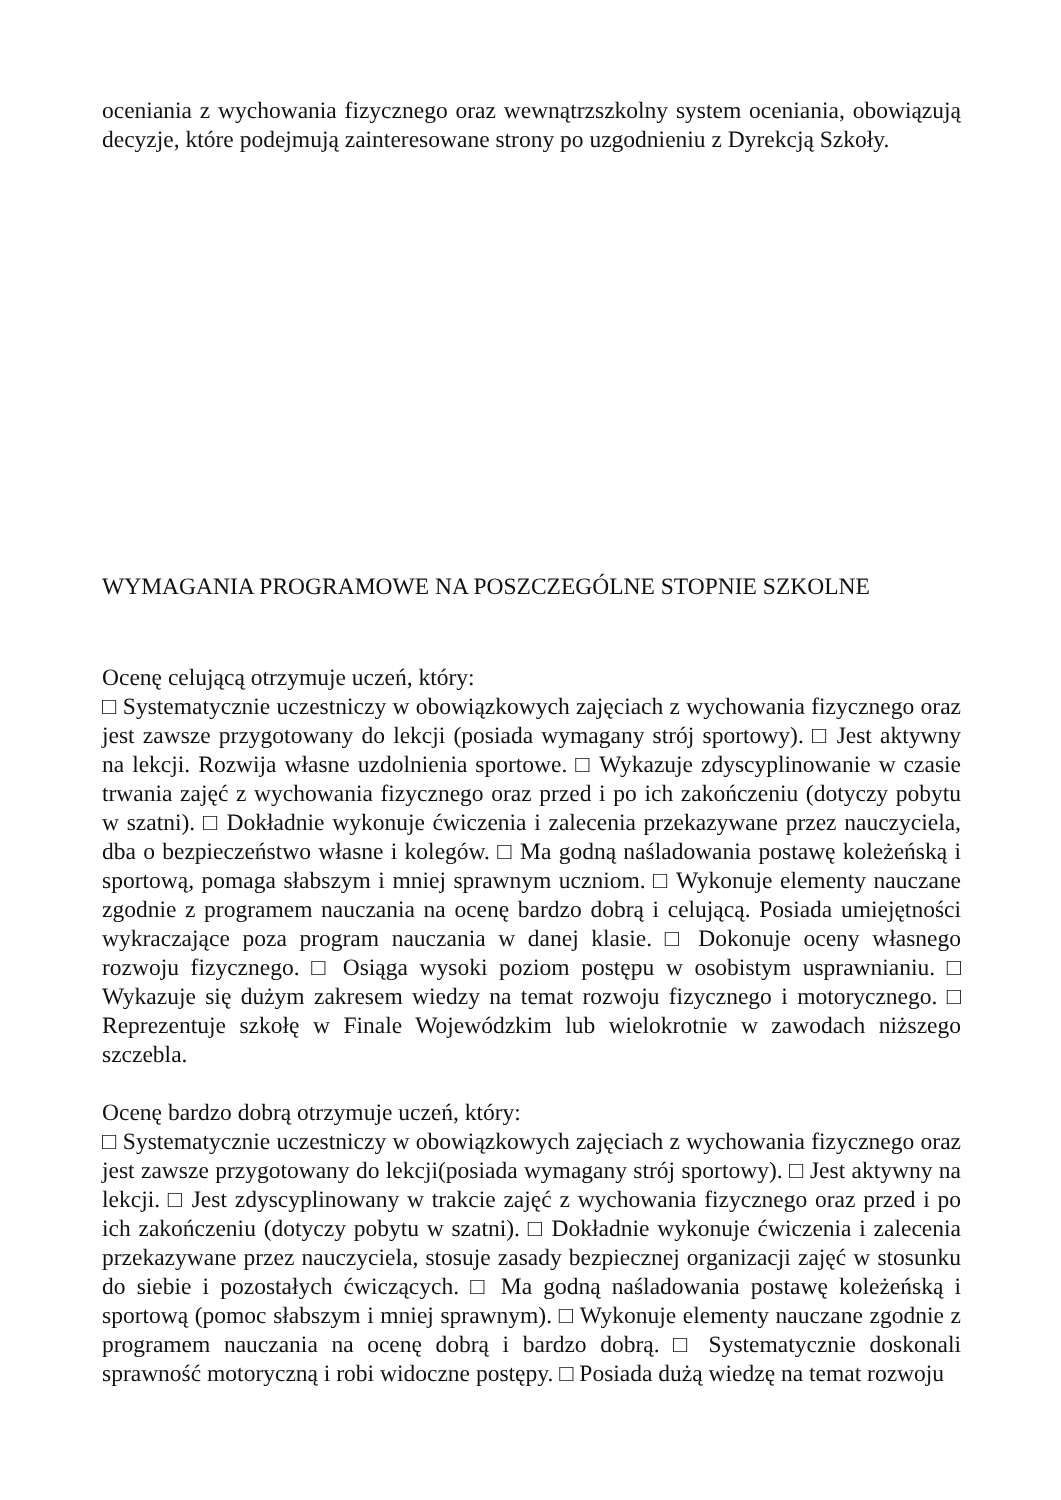oceniania z wychowania fizycznego oraz wewnątrzszkolny system oceniania, obowiązują decyzje, które podejmują zainteresowane strony po uzgodnieniu z Dyrekcją Szkoły.
WYMAGANIA PROGRAMOWE NA POSZCZEGÓLNE STOPNIE SZKOLNE
Ocenę celującą otrzymuje uczeń, który:
□ Systematycznie uczestniczy w obowiązkowych zajęciach z wychowania fizycznego oraz jest zawsze przygotowany do lekcji (posiada wymagany strój sportowy). □ Jest aktywny na lekcji. Rozwija własne uzdolnienia sportowe. □ Wykazuje zdyscyplinowanie w czasie trwania zajęć z wychowania fizycznego oraz przed i po ich zakończeniu (dotyczy pobytu w szatni). □ Dokładnie wykonuje ćwiczenia i zalecenia przekazywane przez nauczyciela, dba o bezpieczeństwo własne i kolegów. □ Ma godną naśladowania postawę koleżeńską i sportową, pomaga słabszym i mniej sprawnym uczniom. □ Wykonuje elementy nauczane zgodnie z programem nauczania na ocenę bardzo dobrą i celującą. Posiada umiejętności wykraczające poza program nauczania w danej klasie. □ Dokonuje oceny własnego rozwoju fizycznego. □ Osiąga wysoki poziom postępu w osobistym usprawnianiu. □ Wykazuje się dużym zakresem wiedzy na temat rozwoju fizycznego i motorycznego. □ Reprezentuje szkołę w Finale Wojewódzkim lub wielokrotnie w zawodach niższego szczebla.
Ocenę bardzo dobrą otrzymuje uczeń, który:
□ Systematycznie uczestniczy w obowiązkowych zajęciach z wychowania fizycznego oraz jest zawsze przygotowany do lekcji(posiada wymagany strój sportowy). □ Jest aktywny na lekcji. □ Jest zdyscyplinowany w trakcie zajęć z wychowania fizycznego oraz przed i po ich zakończeniu (dotyczy pobytu w szatni). □ Dokładnie wykonuje ćwiczenia i zalecenia przekazywane przez nauczyciela, stosuje zasady bezpiecznej organizacji zajęć w stosunku do siebie i pozostałych ćwiczących. □ Ma godną naśladowania postawę koleżeńską i sportową (pomoc słabszym i mniej sprawnym). □ Wykonuje elementy nauczane zgodnie z programem nauczania na ocenę dobrą i bardzo dobrą. □ Systematycznie doskonali sprawność motoryczną i robi widoczne postępy. □ Posiada dużą wiedzę na temat rozwoju